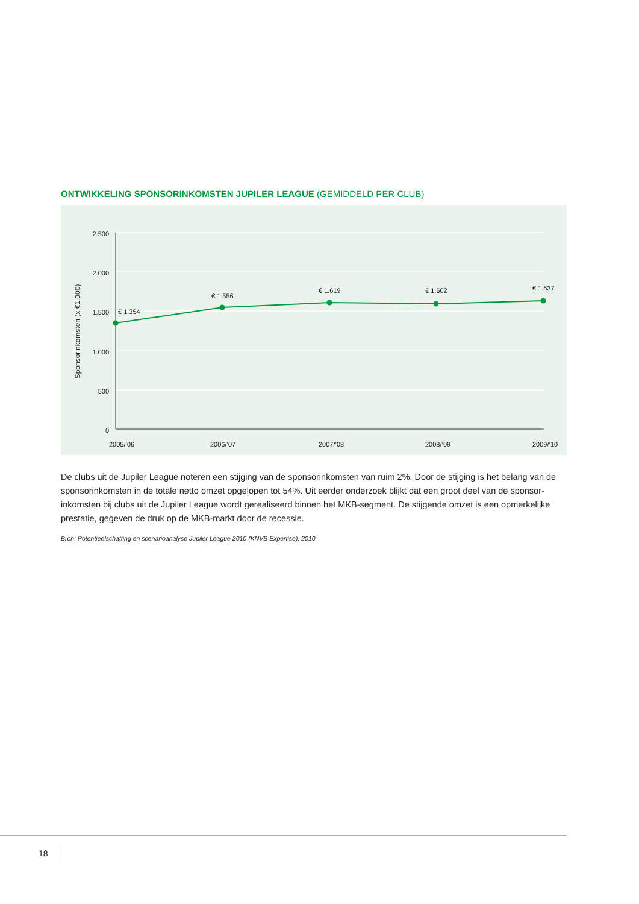ONTWIKKELING SPONSORINKOMSTEN JUPILER LEAGUE (GEMIDDELD PER CLUB)
2.500
2.000
1.500
1.000
500
0
Sponsorinkomsten (x €1.000)
€ 1.354
€ 1.556
€ 1.619
€ 1.602
€ 1.637
2005/’06
2006/’07
2007/’08
2008/’09
2009/’10
De clubs uit de Jupiler League noteren een stijging van de sponsorinkomsten van ruim 2%. Door de stijging is het belang van de sponsorinkomsten in de totale netto omzet opgelopen tot 54%. Uit eerder onderzoek blijkt dat een groot deel van de sponsor-inkomsten bij clubs uit de Jupiler League wordt gerealiseerd binnen het MKB-segment. De stijgende omzet is een opmerkelijke prestatie, gegeven de druk op de MKB-markt door de recessie.
Bron: Potentieelschatting en scenarioanalyse Jupiler League 2010 (KNVB Expertise), 2010
18